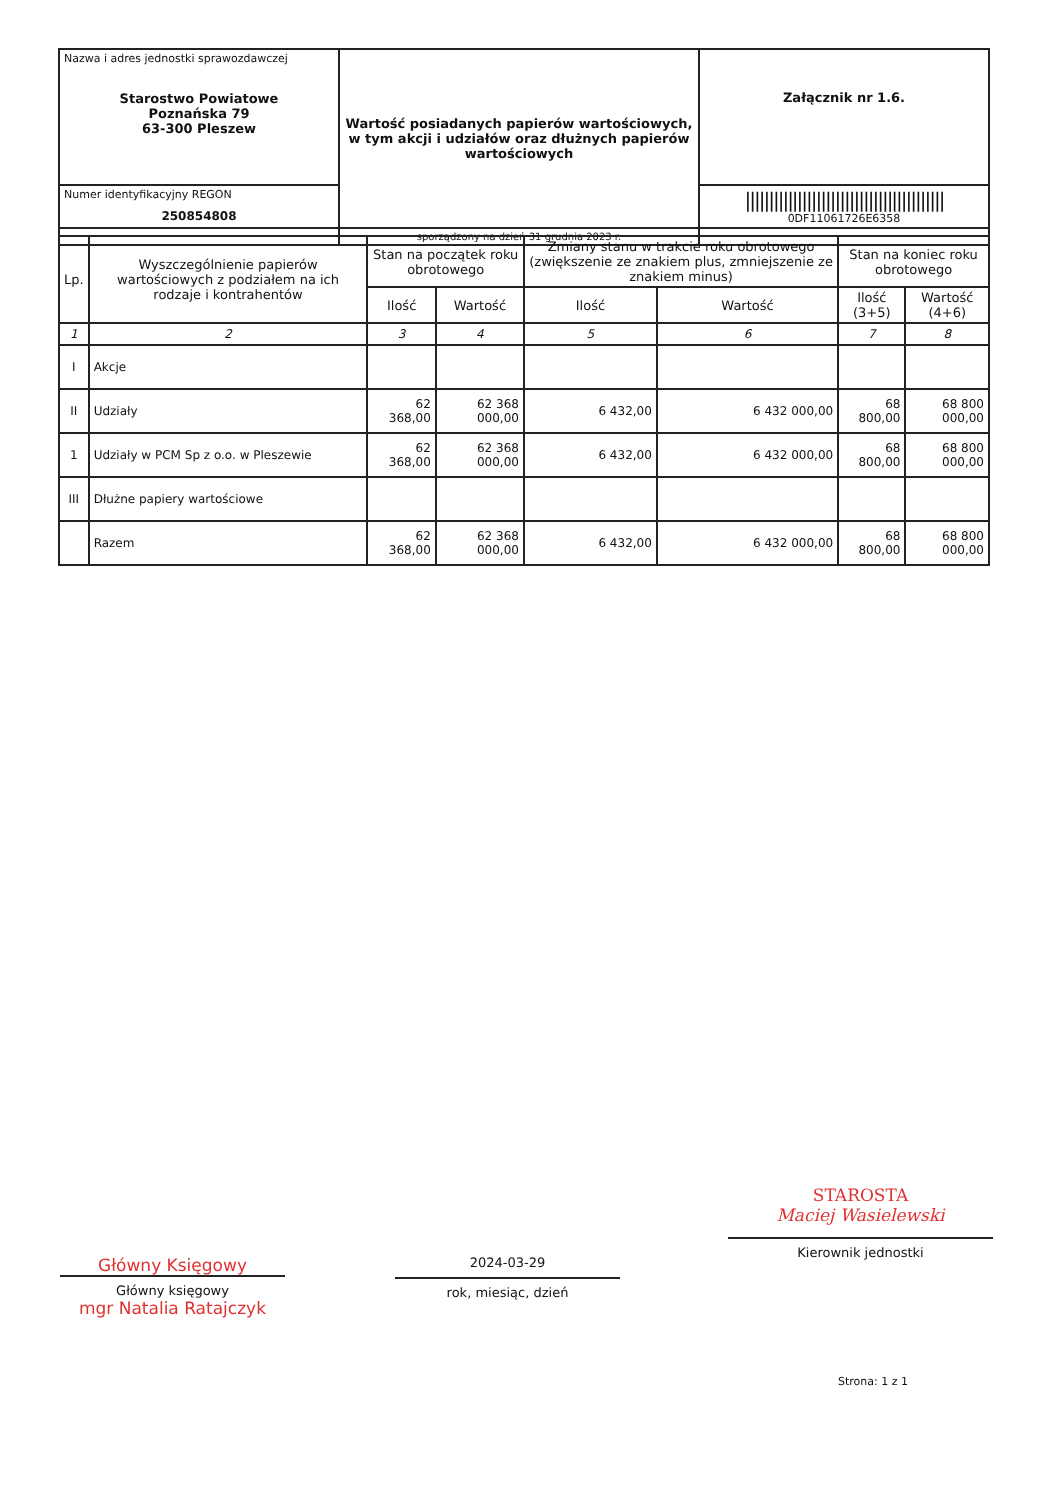| Nazwa i adres jednostki sprawozdawczej Starostwo Powiatowe Poznańska 79 63-300 Pleszew | Wartość posiadanych papierów wartościowych, w tym akcji i udziałów oraz dłużnych papierów wartościowych | Załącznik nr 1.6. |
| Numer identyfikacyjny REGON 250854808 | | ////////////////////////////////////////// 0DF11061726E6358 |
| | sporządzony na dzień 31 grudnia 2023 r. | |
| Lp. | Wyszczególnienie papierów wartościowych z podziałem na ich rodzaje i kontrahentów | Stan na początek roku obrotowego | | Zmiany stanu w trakcie roku obrotowego (zwiększenie ze znakiem plus, zmniejszenie ze znakiem minus) | | Stan na koniec roku obrotowego | |
| --- | --- | --- | --- | --- | --- | --- | --- |
| | | Ilość | Wartość | Ilość | Wartość | Ilość (3+5) | Wartość (4+6) |
| 1 | 2 | 3 | 4 | 5 | 6 | 7 | 8 |
| I | Akcje | | | | | | |
| II | Udziały | 62 368,00 | 62 368 000,00 | 6 432,00 | 6 432 000,00 | 68 800,00 | 68 800 000,00 |
| 1 | Udziały w PCM Sp z o.o. w Pleszewie | 62 368,00 | 62 368 000,00 | 6 432,00 | 6 432 000,00 | 68 800,00 | 68 800 000,00 |
| III | Dłużne papiery wartościowe | | | | | | |
| | Razem | 62 368,00 | 62 368 000,00 | 6 432,00 | 6 432 000,00 | 68 800,00 | 68 800 000,00 |
Główny Księgowy
Główny księgowy
mgr Natalia Ratajczyk
2024-03-29
rok, miesiąc, dzień
STAROSTA
Maciej Wasielewski
Kierownik jednostki
Strona: 1 z 1